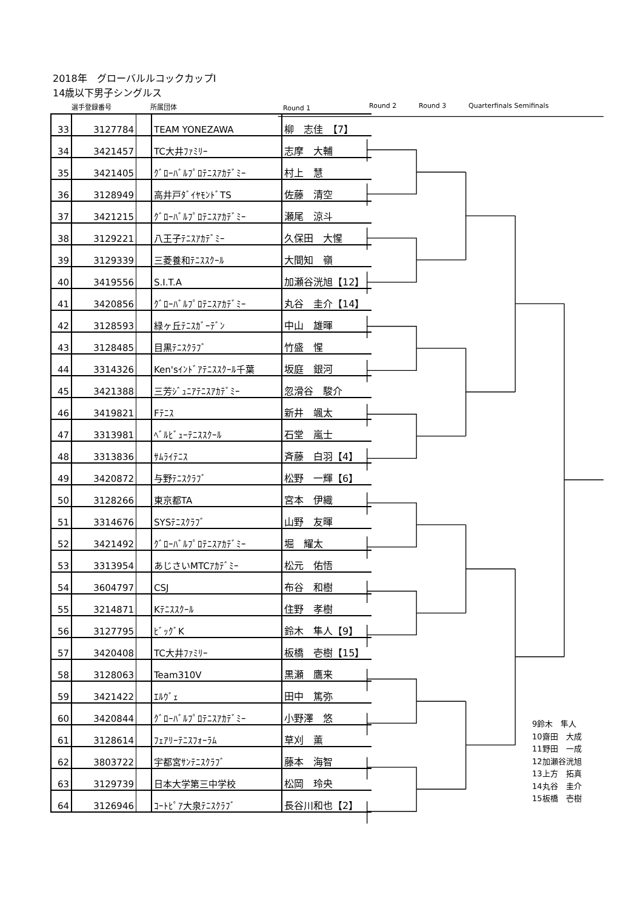2018年　グローバルルコックカップⅠ
14歳以下男子シングルス
選手登録番号 所属団体 Round 1 Round 2 Round 3 Quarterfinals Semifinals
| 33 | 3127784 | | TEAM YONEZAWA | 柳 志佳 【7】 |
| 34 | 3421457 | | TC大井ﾌｧﾐﾘｰ | 志摩 大輔 |
| 35 | 3421405 | | ｸﾞﾛｰﾊﾞﾙﾌﾟﾛﾃﾆｽｱｶﾃﾞﾐｰ | 村上 慧 |
| 36 | 3128949 | | 高井戸ﾀﾞｲﾔﾓﾝﾄﾞTS | 佐藤 清空 |
| 37 | 3421215 | | ｸﾞﾛｰﾊﾞﾙﾌﾟﾛﾃﾆｽｱｶﾃﾞﾐｰ | 瀬尾 涼斗 |
| 38 | 3129221 | | 八王子ﾃﾆｽｱｶﾃﾞﾐｰ | 久保田 大惺 |
| 39 | 3129339 | | 三菱養和ﾃﾆｽｽｸｰﾙ | 大間知 嶺 |
| 40 | 3419556 | | S.I.T.A | 加瀬谷洸旭【12】 |
| 41 | 3420856 | | ｸﾞﾛｰﾊﾞﾙﾌﾟﾛﾃﾆｽｱｶﾃﾞﾐｰ | 丸谷 圭介【14】 |
| 42 | 3128593 | | 緑ヶ丘ﾃﾆｽｶﾞｰﾃﾞﾝ | 中山 雄暉 |
| 43 | 3128485 | | 目黒ﾃﾆｽｸﾗﾌﾞ | 竹盛 惺 |
| 44 | 3314326 | | Ken'sｲﾝﾄﾞｱﾃﾆｽｽｸｰﾙ千葉 | 坂庭 銀河 |
| 45 | 3421388 | | 三芳ｼﾞｭﾆｱﾃﾆｽｱｶﾃﾞﾐｰ | 忽滑谷 駿介 |
| 46 | 3419821 | | Fﾃﾆｽ | 新井 颯太 |
| 47 | 3313981 | | ﾍﾞﾙﾋﾞｭｰﾃﾆｽｽｸｰﾙ | 石堂 嵐士 |
| 48 | 3313836 | | ｻﾑﾗｲﾃﾆｽ | 斉藤 白羽【4】 |
| 49 | 3420872 | | 与野ﾃﾆｽｸﾗﾌﾞ | 松野 一輝【6】 |
| 50 | 3128266 | | 東京都TA | 宮本 伊織 |
| 51 | 3314676 | | SYSﾃﾆｽｸﾗﾌﾞ | 山野 友暉 |
| 52 | 3421492 | | ｸﾞﾛｰﾊﾞﾙﾌﾟﾛﾃﾆｽｱｶﾃﾞﾐｰ | 堀 耀太 |
| 53 | 3313954 | | あじさいMTCｱｶﾃﾞﾐｰ | 松元 佑悟 |
| 54 | 3604797 | | CSJ | 布谷 和樹 |
| 55 | 3214871 | | Kﾃﾆｽｽｸｰﾙ | 住野 孝樹 |
| 56 | 3127795 | | ﾋﾞｯｸﾞK | 鈴木 隼人【9】 |
| 57 | 3420408 | | TC大井ﾌｧﾐﾘｰ | 板橋 壱樹【15】 |
| 58 | 3128063 | | Team310V | 黒瀬 鷹来 |
| 59 | 3421422 | | ｴﾙｳﾞｪ | 田中 篤弥 |
| 60 | 3420844 | | ｸﾞﾛｰﾊﾞﾙﾌﾟﾛﾃﾆｽｱｶﾃﾞﾐｰ | 小野澤 悠 |
| 61 | 3128614 | | ﾌｪｱﾘｰﾃﾆｽﾌｫｰﾗﾑ | 草刈 薫 |
| 62 | 3803722 | | 宇都宮ｻﾝﾃﾆｽｸﾗﾌﾞ | 藤本 海智 |
| 63 | 3129739 | | 日本大学第三中学校 | 松岡 玲央 |
| 64 | 3126946 | | ｺｰﾄﾋﾟｱ大泉ﾃﾆｽｸﾗﾌﾞ | 長谷川和也【2】 |
9鈴木　隼人
10齋田　大成
11野田　一成
12加瀬谷洸旭
13上方　拓真
14丸谷　圭介
15板橋　壱樹